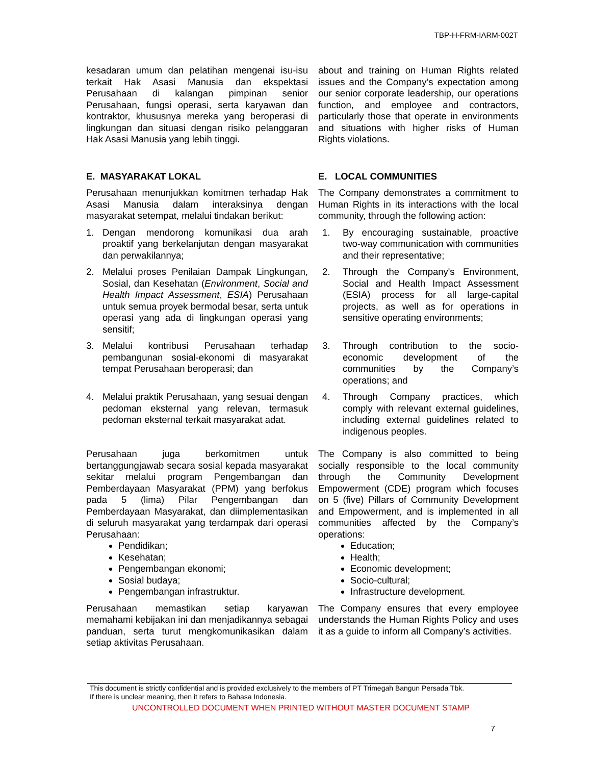TBP-H-FRM-IARM-002T
kesadaran umum dan pelatihan mengenai isu-isu terkait Hak Asasi Manusia dan ekspektasi Perusahaan di kalangan pimpinan senior Perusahaan, fungsi operasi, serta karyawan dan kontraktor, khususnya mereka yang beroperasi di lingkungan dan situasi dengan risiko pelanggaran Hak Asasi Manusia yang lebih tinggi.
about and training on Human Rights related issues and the Company’s expectation among our senior corporate leadership, our operations function, and employee and contractors, particularly those that operate in environments and situations with higher risks of Human Rights violations.
E. MASYARAKAT LOKAL
Perusahaan menunjukkan komitmen terhadap Hak Asasi Manusia dalam interaksinya dengan masyarakat setempat, melalui tindakan berikut:
E. LOCAL COMMUNITIES
The Company demonstrates a commitment to Human Rights in its interactions with the local community, through the following action:
1. Dengan mendorong komunikasi dua arah proaktif yang berkelanjutan dengan masyarakat dan perwakilannya;
1. By encouraging sustainable, proactive two-way communication with communities and their representative;
2. Melalui proses Penilaian Dampak Lingkungan, Sosial, dan Kesehatan (Environment, Social and Health Impact Assessment, ESIA) Perusahaan untuk semua proyek bermodal besar, serta untuk operasi yang ada di lingkungan operasi yang sensitif;
2. Through the Company's Environment, Social and Health Impact Assessment (ESIA) process for all large-capital projects, as well as for operations in sensitive operating environments;
3. Melalui kontribusi Perusahaan terhadap pembangunan sosial-ekonomi di masyarakat tempat Perusahaan beroperasi; dan
3. Through contribution to the socio-economic development of the communities by the Company’s operations; and
4. Melalui praktik Perusahaan, yang sesuai dengan pedoman eksternal yang relevan, termasuk pedoman eksternal terkait masyarakat adat.
4. Through Company practices, which comply with relevant external guidelines, including external guidelines related to indigenous peoples.
Perusahaan juga berkomitmen untuk bertanggungjawab secara sosial kepada masyarakat sekitar melalui program Pengembangan dan Pemberdayaan Masyarakat (PPM) yang berfokus pada 5 (lima) Pilar Pengembangan dan Pemberdayaan Masyarakat, dan diimplementasikan di seluruh masyarakat yang terdampak dari operasi Perusahaan:
Pendidikan;
Kesehatan;
Pengembangan ekonomi;
Sosial budaya;
Pengembangan infrastruktur.
Perusahaan memastikan setiap karyawan memahami kebijakan ini dan menjadikannya sebagai panduan, serta turut mengkomunikasikan dalam setiap aktivitas Perusahaan.
The Company is also committed to being socially responsible to the local community through the Community Development Empowerment (CDE) program which focuses on 5 (five) Pillars of Community Development and Empowerment, and is implemented in all communities affected by the Company’s operations:
Education;
Health;
Economic development;
Socio-cultural;
Infrastructure development.
The Company ensures that every employee understands the Human Rights Policy and uses it as a guide to inform all Company’s activities.
This document is strictly confidential and is provided exclusively to the members of PT Trimegah Bangun Persada Tbk.
If there is unclear meaning, then it refers to Bahasa Indonesia.
UNCONTROLLED DOCUMENT WHEN PRINTED WITHOUT MASTER DOCUMENT STAMP
7